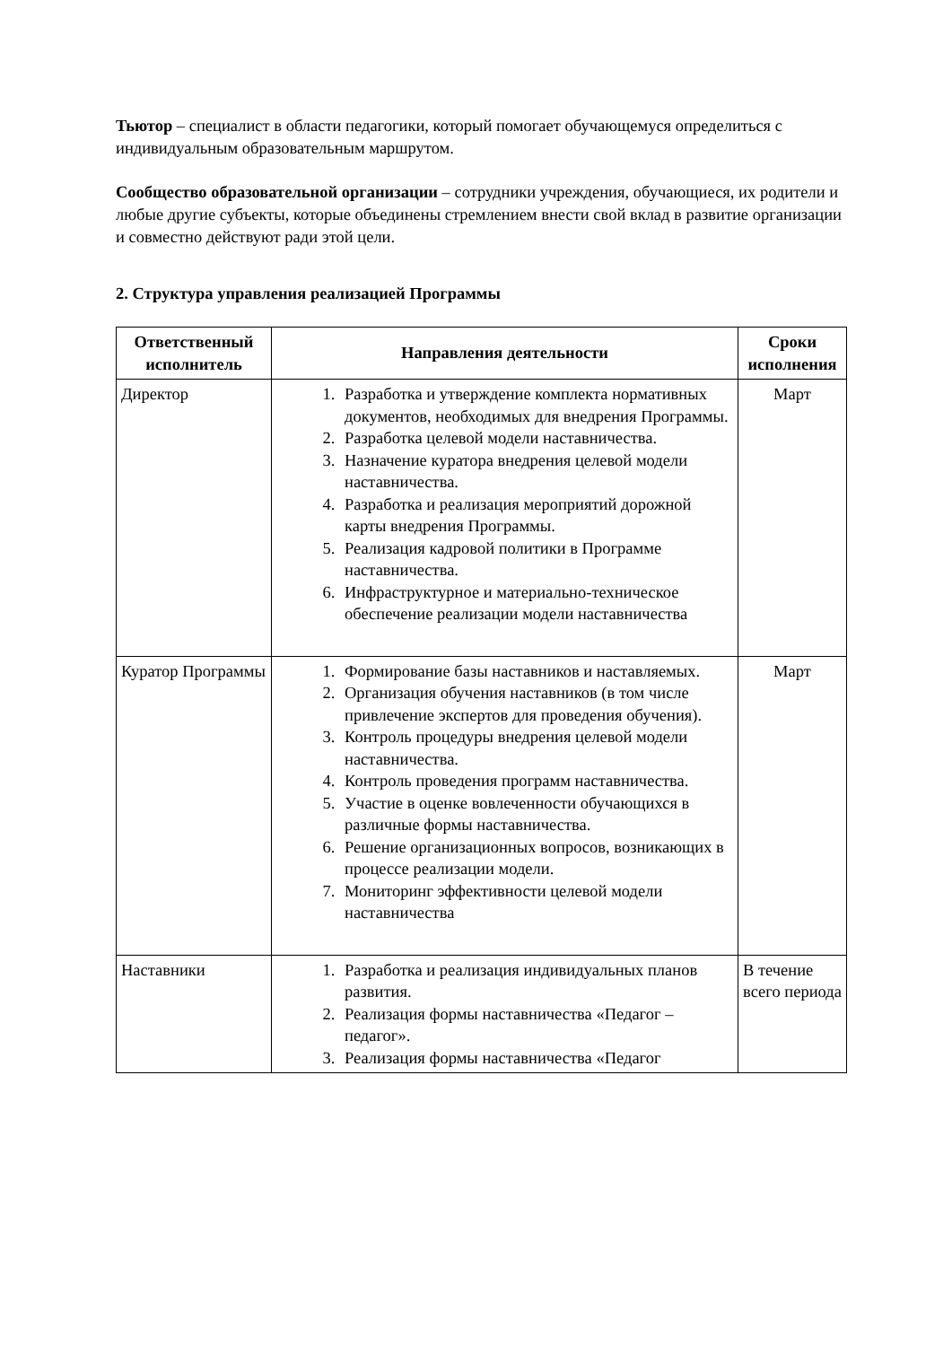Тьютор – специалист в области педагогики, который помогает обучающемуся определиться с индивидуальным образовательным маршрутом.
Сообщество образовательной организации – сотрудники учреждения, обучающиеся, их родители и любые другие субъекты, которые объединены стремлением внести свой вклад в развитие организации и совместно действуют ради этой цели.
2. Структура управления реализацией Программы
| Ответственный исполнитель | Направления деятельности | Сроки исполнения |
| --- | --- | --- |
| Директор | 1. Разработка и утверждение комплекта нормативных документов, необходимых для внедрения Программы. 2. Разработка целевой модели наставничества. 3. Назначение куратора внедрения целевой модели наставничества. 4. Разработка и реализация мероприятий дорожной карты внедрения Программы. 5. Реализация кадровой политики в Программе наставничества. 6. Инфраструктурное и материально-техническое обеспечение реализации модели наставничества | Март |
| Куратор Программы | 1. Формирование базы наставников и наставляемых. 2. Организация обучения наставников (в том числе привлечение экспертов для проведения обучения). 3. Контроль процедуры внедрения целевой модели наставничества. 4. Контроль проведения программ наставничества. 5. Участие в оценке вовлеченности обучающихся в различные формы наставничества. 6. Решение организационных вопросов, возникающих в процессе реализации модели. 7. Мониторинг эффективности целевой модели наставничества | Март |
| Наставники | 1. Разработка и реализация индивидуальных планов развития. 2. Реализация формы наставничества «Педагог – педагог». 3. Реализация формы наставничества «Педагог | В течение всего периода |